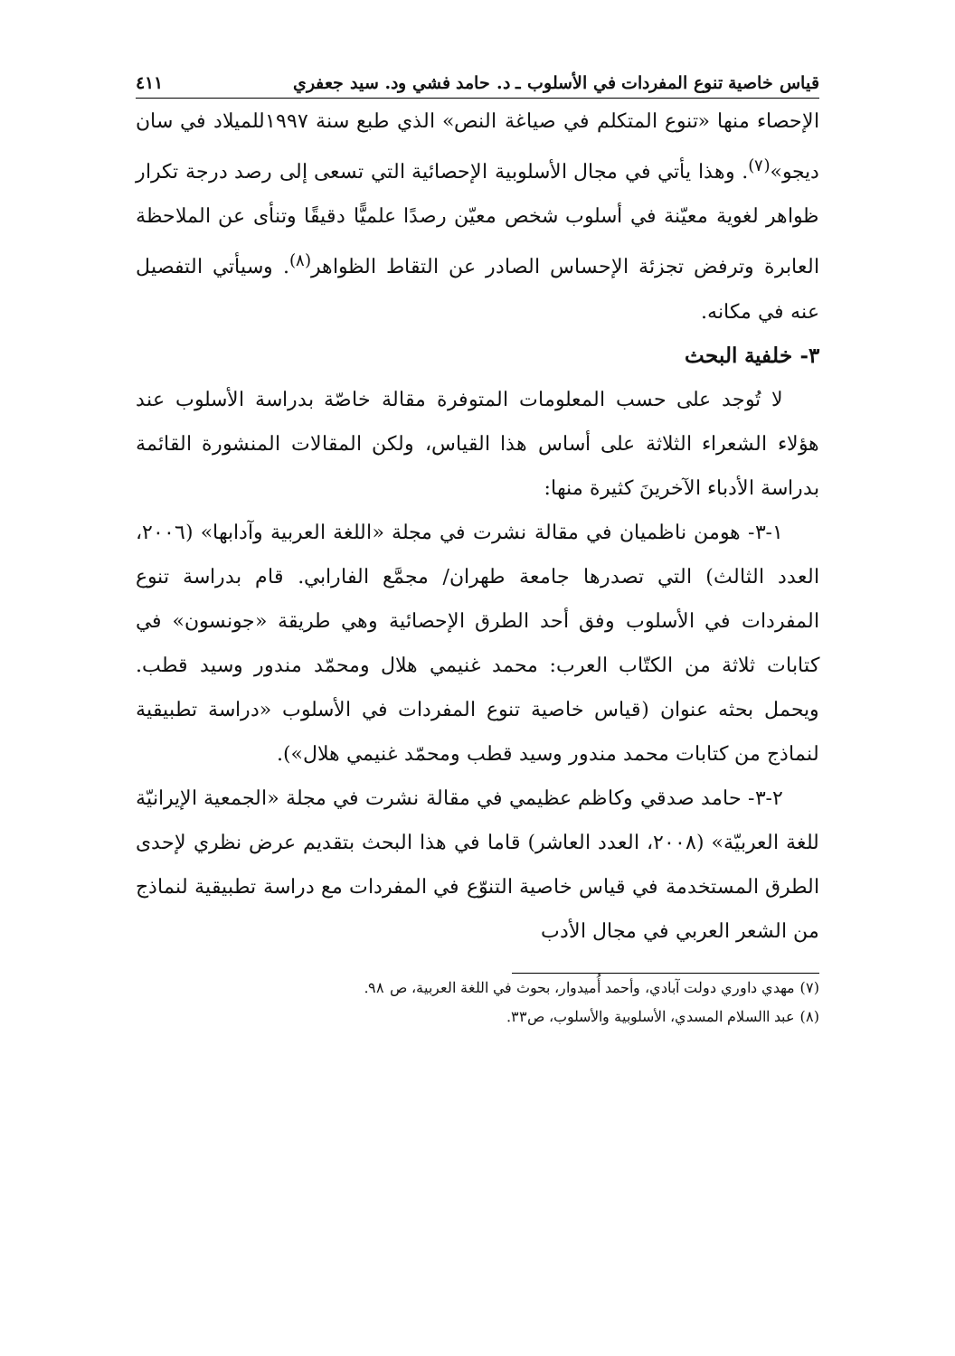قياس خاصية تنوع المفردات في الأسلوب ـ د. حامد فشي ود. سيد جعفري ٤١١
الإحصاء منها «تنوع المتكلم في صياغة النص» الذي طبع سنة ١٩٩٧للميلاد في سان ديجو»<sup>(٧)</sup>. وهذا يأتي في مجال الأسلوبية الإحصائية التي تسعى إلى رصد درجة تكرار ظواهر لغوية معيّنة في أسلوب شخص معيّن رصدًا علميًّا دقيقًا وتنأى عن الملاحظة العابرة وترفض تجزئة الإحساس الصادر عن التقاط الظواهر<sup>(٨)</sup>. وسيأتي التفصيل عنه في مكانه.
٣- خلفية البحث
لا تُوجد على حسب المعلومات المتوفرة مقالة خاصّة بدراسة الأسلوب عند هؤلاء الشعراء الثلاثة على أساس هذا القياس، ولكن المقالات المنشورة القائمة بدراسة الأدباء الآخرينَ كثيرة منها:
١-٣- هومن ناظميان في مقالة نشرت في مجلة «اللغة العربية وآدابها» (٢٠٠٦، العدد الثالث) التي تصدرها جامعة طهران/ مجمَّع الفارابي. قام بدراسة تنوع المفردات في الأسلوب وفق أحد الطرق الإحصائية وهي طريقة «جونسون» في كتابات ثلاثة من الكتّاب العرب: محمد غنيمي هلال ومحمّد مندور وسيد قطب. ويحمل بحثه عنوان (قياس خاصية تنوع المفردات في الأسلوب «دراسة تطبيقية لنماذج من كتابات محمد مندور وسيد قطب ومحمّد غنيمي هلال»).
٢-٣- حامد صدقي وكاظم عظيمي في مقالة نشرت في مجلة «الجمعية الإيرانيّة للغة العربيّة» (٢٠٠٨، العدد العاشر) قاما في هذا البحث بتقديم عرض نظري لإحدى الطرق المستخدمة في قياس خاصية التنوّع في المفردات مع دراسة تطبيقية لنماذج من الشعر العربي في مجال الأدب
(٧) مهدي داوري دولت آبادي، وأحمد أُميدوار، بحوث في اللغة العربية، ص ٩٨.
(٨) عبد االسلام المسدي، الأسلوبية والأسلوب، ص٣٣.